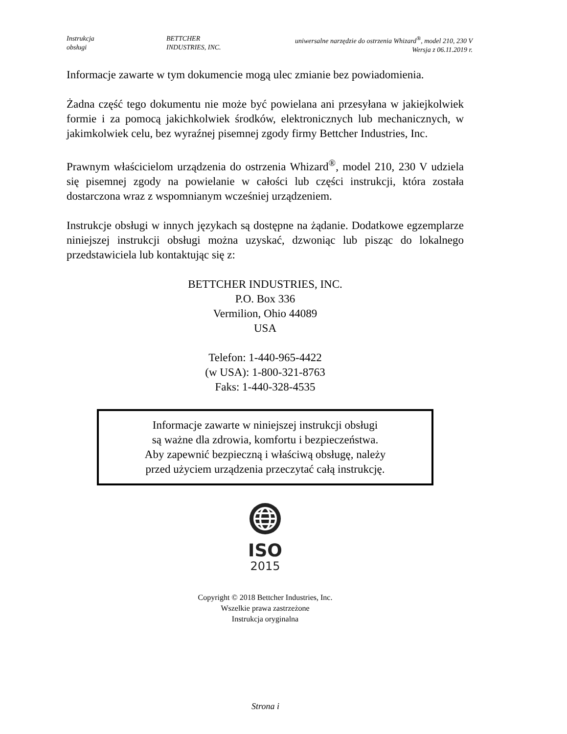Instrukcja
obsługi
BETTCHER
INDUSTRIES, INC.
uniwersalne narzędzie do ostrzenia Whizard<sup>®</sup>, model 210, 230 V
Wersja z 06.11.2019 r.
Informacje zawarte w tym dokumencie mogą ulec zmianie bez powiadomienia.
Żadna część tego dokumentu nie może być powielana ani przesyłana w jakiejkolwiek formie i za pomocą jakichkolwiek środków, elektronicznych lub mechanicznych, w jakimkolwiek celu, bez wyraźnej pisemnej zgody firmy Bettcher Industries, Inc.
Prawnym właścicielom urządzenia do ostrzenia Whizard<sup>®</sup>, model 210, 230 V udziela się pisemnej zgody na powielanie w całości lub części instrukcji, która została dostarczona wraz z wspomnianym wcześniej urządzeniem.
Instrukcje obsługi w innych językach są dostępne na żądanie. Dodatkowe egzemplarze niniejszej instrukcji obsługi można uzyskać, dzwoniąc lub pisząc do lokalnego przedstawiciela lub kontaktując się z:
BETTCHER INDUSTRIES, INC.
P.O. Box 336
Vermilion, Ohio 44089
USA
Telefon: 1-440-965-4422
(w USA): 1-800-321-8763
Faks: 1-440-328-4535
Informacje zawarte w niniejszej instrukcji obsługi
są ważne dla zdrowia, komfortu i bezpieczeństwa.
Aby zapewnić bezpieczną i właściwą obsługę, należy
przed użyciem urządzenia przeczytać całą instrukcję.
ISO
2015
Copyright © 2018 Bettcher Industries, Inc.
Wszelkie prawa zastrzeżone
Instrukcja oryginalna
Strona i